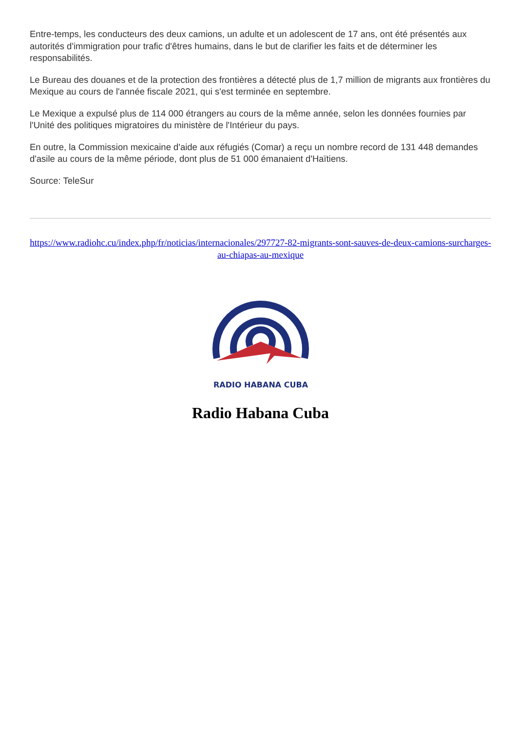Entre-temps, les conducteurs des deux camions, un adulte et un adolescent de 17 ans, ont été présentés aux autorités d'immigration pour trafic d'êtres humains, dans le but de clarifier les faits et de déterminer les responsabilités.
Le Bureau des douanes et de la protection des frontières a détecté plus de 1,7 million de migrants aux frontières du Mexique au cours de l'année fiscale 2021, qui s'est terminée en septembre.
Le Mexique a expulsé plus de 114 000 étrangers au cours de la même année, selon les données fournies par l'Unité des politiques migratoires du ministère de l'Intérieur du pays.
En outre, la Commission mexicaine d'aide aux réfugiés (Comar) a reçu un nombre record de 131 448 demandes d'asile au cours de la même période, dont plus de 51 000 émanaient d'Haïtiens.
Source: TeleSur
https://www.radiohc.cu/index.php/fr/noticias/internacionales/297727-82-migrants-sont-sauves-de-deux-camions-surcharges-au-chiapas-au-mexique
RADIO HABANA CUBA
Radio Habana Cuba